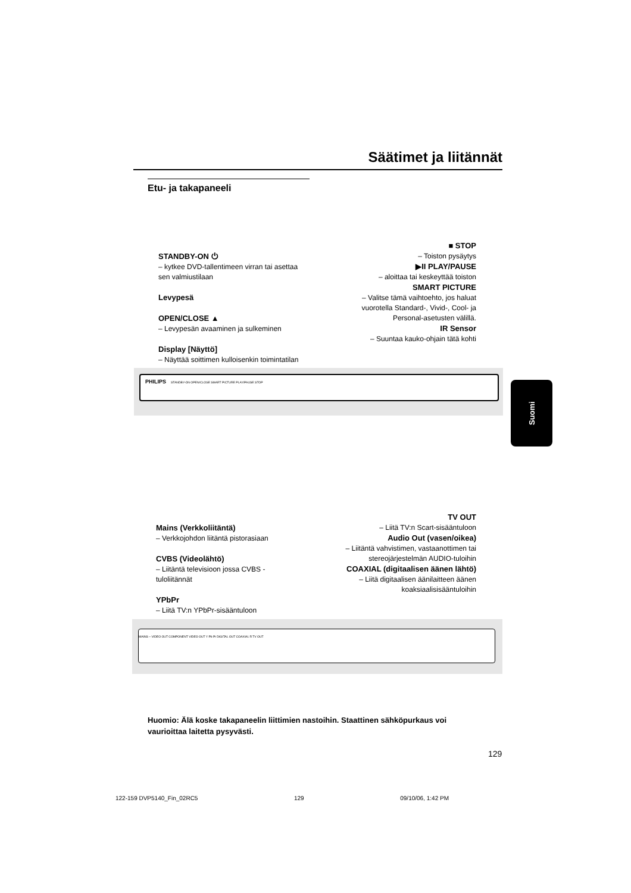Säätimet ja liitännät
Etu- ja takapaneeli
STANDBY-ON ⏻
– kytkee DVD-tallentimeen virran tai asettaa sen valmiustilaan
Levypesä
OPEN/CLOSE ▲
– Levypesän avaaminen ja sulkeminen
Display [Näyttö]
– Näyttää soittimen kulloisenkin toimintatilan
■ STOP
– Toiston pysäytys
▶II PLAY/PAUSE
– aloittaa tai keskeyttää toiston
SMART PICTURE
– Valitse tämä vaihtoehto, jos haluat vuorotella Standard-, Vivid-, Cool- ja Personal-asetusten välillä.
IR Sensor
– Suuntaa kauko-ohjain tätä kohti
PHILIPS STANDBY-ON OPEN/CLOSE SMART PICTURE PLAY/PAUSE STOP
Mains (Verkkoliitäntä)
– Verkkojohdon liitäntä pistorasiaan
CVBS (Videolähtö)
– Liitäntä televisioon jossa CVBS -tuloliitännät
YPbPr
– Liitä TV:n YPbPr-sisääntuloon
TV OUT
– Liitä TV:n Scart-sisääntuloon
Audio Out (vasen/oikea)
– Liitäntä vahvistimen, vastaanottimen tai stereojärjestelmän AUDIO-tuloihin
COAXIAL (digitaalisen äänen lähtö)
– Liitä digitaalisen äänilaitteen äänen koaksiaalisisääntuloihin
MAINS ~ VIDEO OUT COMPONENT VIDEO OUT Y Pb Pr DIGITAL OUT COAXIAL R TV OUT
Suomi
Huomio: Älä koske takapaneelin liittimien nastoihin. Staattinen sähköpurkaus voi vaurioittaa laitetta pysyvästi.
129
122-159 DVP5140_Fin_02RC5 129 09/10/06, 1:42 PM